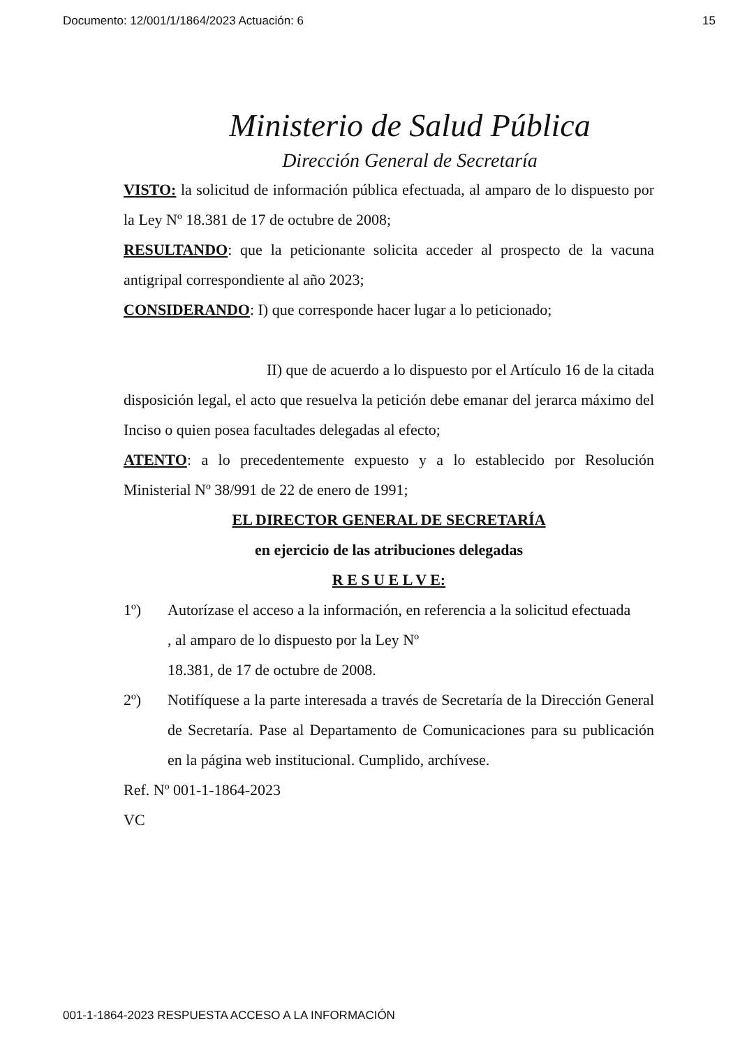Documento: 12/001/1/1864/2023 Actuación: 6 15
Ministerio de Salud Pública
Dirección General de Secretaría
VISTO: la solicitud de información pública efectuada, al amparo de lo dispuesto por la Ley Nº 18.381 de 17 de octubre de 2008;
RESULTANDO: que la peticionante solicita acceder al prospecto de la vacuna antigripal correspondiente al año 2023;
CONSIDERANDO: I) que corresponde hacer lugar a lo peticionado;
II) que de acuerdo a lo dispuesto por el Artículo 16 de la citada disposición legal, el acto que resuelva la petición debe emanar del jerarca máximo del Inciso o quien posea facultades delegadas al efecto;
ATENTO: a lo precedentemente expuesto y a lo establecido por Resolución Ministerial Nº 38/991 de 22 de enero de 1991;
EL DIRECTOR GENERAL DE SECRETARÍA
en ejercicio de las atribuciones delegadas
R E S U E L V E:
1º) Autorízase el acceso a la información, en referencia a la solicitud efectuada
, al amparo de lo dispuesto por la Ley Nº
18.381, de 17 de octubre de 2008.
2º) Notifíquese a la parte interesada a través de Secretaría de la Dirección General de Secretaría. Pase al Departamento de Comunicaciones para su publicación en la página web institucional. Cumplido, archívese.
Ref. Nº 001-1-1864-2023
VC
001-1-1864-2023 RESPUESTA ACCESO A LA INFORMACIÓN